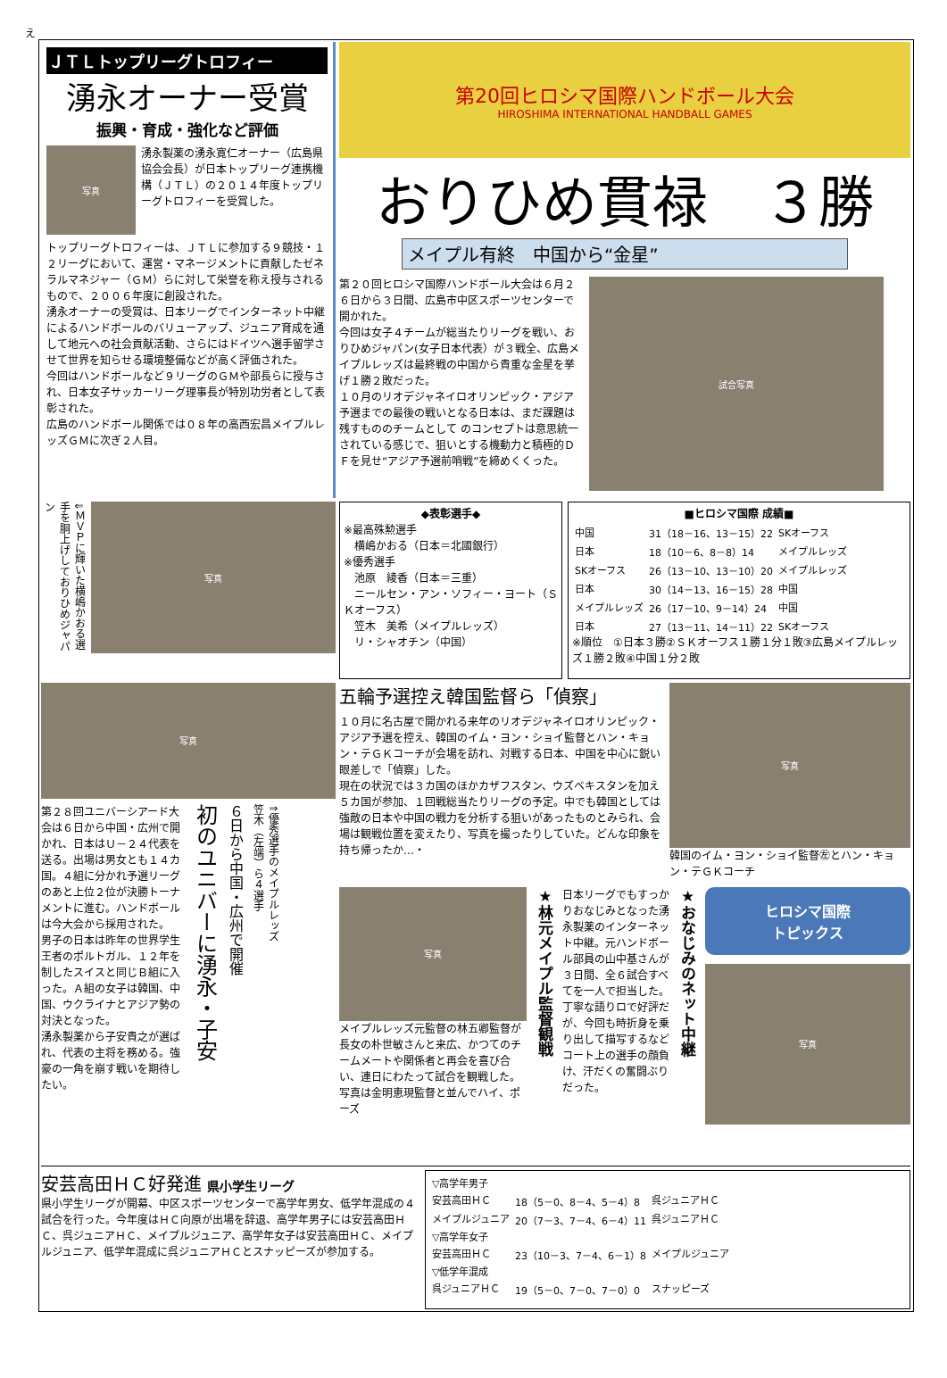え
ＪＴＬトップリーグトロフィー
湧永オーナー受賞
振興・育成・強化など評価
写真
湧永製薬の湧永寛仁オーナー（広島県協会会長）が日本トップリーグ連携機構（ＪＴＬ）の２０１４年度トップリーグトロフィーを受賞した。
トップリーグトロフィーは、ＪＴＬに参加する９競技・１２リーグにおいて、運営・マネージメントに貢献したゼネラルマネジャー（ＧＭ）らに対して栄誉を称え授与されるもので、２００６年度に創設された。
湧永オーナーの受賞は、日本リーグでインターネット中継によるハンドボールのバリューアップ、ジュニア育成を通して地元への社会貢献活動、さらにはドイツへ選手留学させて世界を知らせる環境整備などが高く評価された。
今回はハンドボールなど９リーグのＧＭや部長らに授与され、日本女子サッカーリーグ理事長が特別功労者として表彰された。
広島のハンドボール関係では０８年の高西宏昌メイプルレッズＧＭに次ぎ２人目。
第20回ヒロシマ国際ハンドボール大会
HIROSHIMA INTERNATIONAL HANDBALL GAMES
おりひめ貫禄　３勝
メイプル有終　中国から“金星”
第２０回ヒロシマ国際ハンドボール大会は６月２６日から３日間、広島市中区スポーツセンターで開かれた。
今回は女子４チームが総当たりリーグを戦い、おりひめジャパン(女子日本代表）が３戦全、広島メイプルレッズは最終戦の中国から貴重な金星を挙げ１勝２敗だった。
１０月のリオデジャネイロオリンピック・アジア予選までの最後の戦いとなる日本は、まだ課題は残すもののチームとして のコンセプトは意思統一されている感じで、狙いとする機動力と積極的ＤＦを見せ“アジア予選前哨戦”を締めくくった。
試合写真
⇓ＭＶＰに輝いた横嶋かおる選手を胴上げしておりひめジャパン
写真
◆表彰選手◆
※最高殊勲選手
　横嶋かおる（日本＝北國銀行）
※優秀選手
　池原　綾香（日本＝三重）
　ニールセン・アン・ソフィー・ヨート（ＳＫオーフス）
　笠木　美希（メイプルレッズ）
　リ・シャオチン（中国）
■ヒロシマ国際 成績■
| 中国 | 31（18－16、13－15）22 | SKオーフス |
| 日本 | 18（10－6、8－8）14 | メイプルレッズ |
| SKオーフス | 26（13－10、13－10）20 | メイプルレッズ |
| 日本 | 30（14－13、16－15）28 | 中国 |
| メイプルレッズ | 26（17－10、9－14）24 | 中国 |
| 日本 | 27（13－11、14－11）22 | SKオーフス |
※順位　①日本３勝②ＳＫオーフス１勝１分１敗③広島メイプルレッズ１勝２敗④中国１分２敗
写真
第２８回ユニバーシアード大会は６日から中国・広州で開かれ、日本はＵ－２４代表を送る。出場は男女とも１４カ国。４組に分かれ予選リーグのあと上位２位が決勝トーナメントに進む。ハンドボールは今大会から採用された。
男子の日本は昨年の世界学生王者のポルトガル、１２年を制したスイスと同じＢ組に入った。Ａ組の女子は韓国、中国、ウクライナとアジア勢の対決となった。
湧永製薬から子安貴之が選ばれ、代表の主将を務める。強豪の一角を崩す戦いを期待したい。
初のユニバーに湧永・子安
６日から中国・広州で開催
⇑優秀選手のメイプルレッズ笠木（左端）ら４選手
五輪予選控え韓国監督ら「偵察」
１０月に名古屋で開かれる来年のリオデジャネイロオリンピック・アジア予選を控え、韓国のイム・ヨン・ショイ監督とハン・キョン・テＧＫコーチが会場を訪れ、対戦する日本、中国を中心に鋭い眼差しで「偵察」した。
現在の状況では３カ国のほかカザフスタン、ウズベキスタンを加え５カ国が参加、１回戦総当たりリーグの予定。中でも韓国としては強敵の日本や中国の戦力を分析する狙いがあったものとみられ、会場は観戦位置を変えたり、写真を撮ったりしていた。どんな印象を持ち帰ったか…・
写真
韓国のイム・ヨン・ショイ監督㊧とハン・キョン・テＧＫコーチ
写真
メイプルレッズ元監督の林五卿監督が長女の朴世敏さんと来広、かつてのチームメートや関係者と再会を喜び合い、連日にわたって試合を観戦した。写真は金明恵現監督と並んでハイ、ポーズ
★林元メイプル監督観戦
日本リーグでもすっかりおなじみとなった湧永製薬のインターネット中継。元ハンドボール部員の山中基さんが３日間、全６試合すべてを一人で担当した。丁寧な語りロで好評だが、今回も時折身を乗り出して描写するなどコート上の選手の顔負け、汗だくの奮闘ぶりだった。
★おなじみのネット中継
ヒロシマ国際
トピックス
写真
安芸高田ＨＣ好発進 県小学生リーグ
県小学生リーグが開幕、中区スポーツセンターで高学年男女、低学年混成の４試合を行った。今年度はＨＣ向原が出場を辞退、高学年男子には安芸高田ＨＣ、呉ジュニアＨＣ、メイプルジュニア、高学年女子は安芸高田ＨＣ、メイプルジュニア、低学年混成に呉ジュニアＨＣとスナッピーズが参加する。
| ▽高学年男子 | | |
| 安芸高田ＨＣ | 18（5－0、8－4、5－4）8 | 呉ジュニアＨＣ |
| メイプルジュニア | 20（7－3、7－4、6－4）11 | 呉ジュニアＨＣ |
| ▽高学年女子 | | |
| 安芸高田ＨＣ | 23（10－3、7－4、6－1）8 | メイプルジュニア |
| ▽低学年混成 | | |
| 呉ジュニアＨＣ | 19（5－0、7－0、7－0）0 | スナッピーズ |